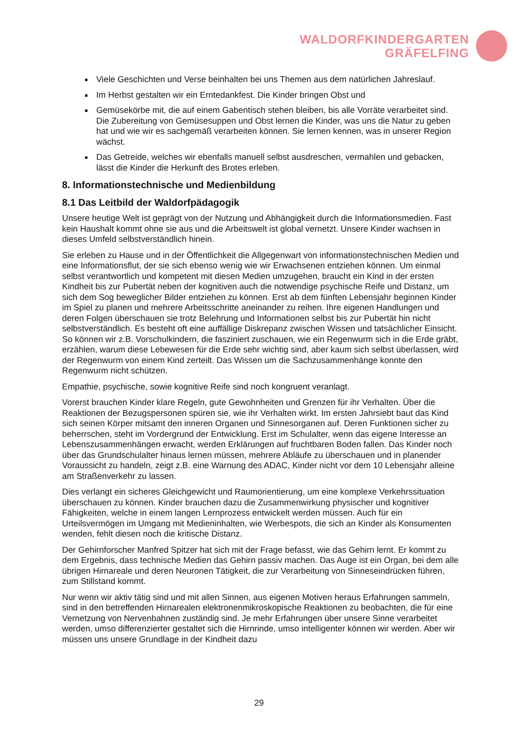WALDORFKINDERGARTEN
GRÄFELFING
Viele Geschichten und Verse beinhalten bei uns Themen aus dem natürlichen Jahreslauf.
Im Herbst gestalten wir ein Erntedankfest. Die Kinder bringen Obst und
Gemüsekörbe mit, die auf einem Gabentisch stehen bleiben, bis alle Vorräte verarbeitet sind. Die Zubereitung von Gemüsesuppen und Obst lernen die Kinder, was uns die Natur zu geben hat und wie wir es sachgemäß verarbeiten können. Sie lernen kennen, was in unserer Region wächst.
Das Getreide, welches wir ebenfalls manuell selbst ausdreschen, vermahlen und gebacken, lässt die Kinder die Herkunft des Brotes erleben.
8. Informationstechnische und Medienbildung
8.1 Das Leitbild der Waldorfpädagogik
Unsere heutige Welt ist geprägt von der Nutzung und Abhängigkeit durch die Informationsmedien. Fast kein Haushalt kommt ohne sie aus und die Arbeitswelt ist global vernetzt. Unsere Kinder wachsen in dieses Umfeld selbstverständlich hinein.
Sie erleben zu Hause und in der Öffentlichkeit die Allgegenwart von informationstechnischen Medien und eine Informationsflut, der sie sich ebenso wenig wie wir Erwachsenen entziehen können. Um einmal selbst verantwortlich und kompetent mit diesen Medien umzugehen, braucht ein Kind in der ersten Kindheit bis zur Pubertät neben der kognitiven auch die notwendige psychische Reife und Distanz, um sich dem Sog beweglicher Bilder entziehen zu können. Erst ab dem fünften Lebensjahr beginnen Kinder im Spiel zu planen und mehrere Arbeitsschritte aneinander zu reihen. Ihre eigenen Handlungen und deren Folgen überschauen sie trotz Belehrung und Informationen selbst bis zur Pubertät hin nicht selbstverständlich. Es besteht oft eine auffällige Diskrepanz zwischen Wissen und tatsächlicher Einsicht. So können wir z.B. Vorschulkindern, die fasziniert zuschauen, wie ein Regenwurm sich in die Erde gräbt, erzählen, warum diese Lebewesen für die Erde sehr wichtig sind, aber kaum sich selbst überlassen, wird der Regenwurm von einem Kind zerteilt. Das Wissen um die Sachzusammenhänge konnte den Regenwurm nicht schützen.
Empathie, psychische, sowie kognitive Reife sind noch kongruent veranlagt.
Vorerst brauchen Kinder klare Regeln, gute Gewohnheiten und Grenzen für ihr Verhalten. Über die Reaktionen der Bezugspersonen spüren sie, wie ihr Verhalten wirkt. Im ersten Jahrsiebt baut das Kind sich seinen Körper mitsamt den inneren Organen und Sinnesorganen auf. Deren Funktionen sicher zu beherrschen, steht im Vordergrund der Entwicklung. Erst im Schulalter, wenn das eigene Interesse an Lebenszusammenhängen erwacht, werden Erklärungen auf fruchtbaren Boden fallen. Das Kinder noch über das Grundschulalter hinaus lernen müssen, mehrere Abläufe zu überschauen und in planender Voraussicht zu handeln, zeigt z.B. eine Warnung des ADAC, Kinder nicht vor dem 10 Lebensjahr alleine am Straßenverkehr zu lassen.
Dies verlangt ein sicheres Gleichgewicht und Raumorientierung, um eine komplexe Verkehrssituation überschauen zu können. Kinder brauchen dazu die Zusammenwirkung physischer und kognitiver Fähigkeiten, welche in einem langen Lernprozess entwickelt werden müssen. Auch für ein Urteilsvermögen im Umgang mit Medieninhalten, wie Werbespots, die sich an Kinder als Konsumenten wenden, fehlt diesen noch die kritische Distanz.
Der Gehirnforscher Manfred Spitzer hat sich mit der Frage befasst, wie das Gehirn lernt. Er kommt zu dem Ergebnis, dass technische Medien das Gehirn passiv machen. Das Auge ist ein Organ, bei dem alle übrigen Hirnareale und deren Neuronen Tätigkeit, die zur Verarbeitung von Sinneseindrücken führen, zum Stillstand kommt.
Nur wenn wir aktiv tätig sind und mit allen Sinnen, aus eigenen Motiven heraus Erfahrungen sammeln, sind in den betreffenden Hirnarealen elektronenmikroskopische Reaktionen zu beobachten, die für eine Vernetzung von Nervenbahnen zuständig sind. Je mehr Erfahrungen über unsere Sinne verarbeitet werden, umso differenzierter gestaltet sich die Hirnrinde, umso intelligenter können wir werden. Aber wir müssen uns unsere Grundlage in der Kindheit dazu
29